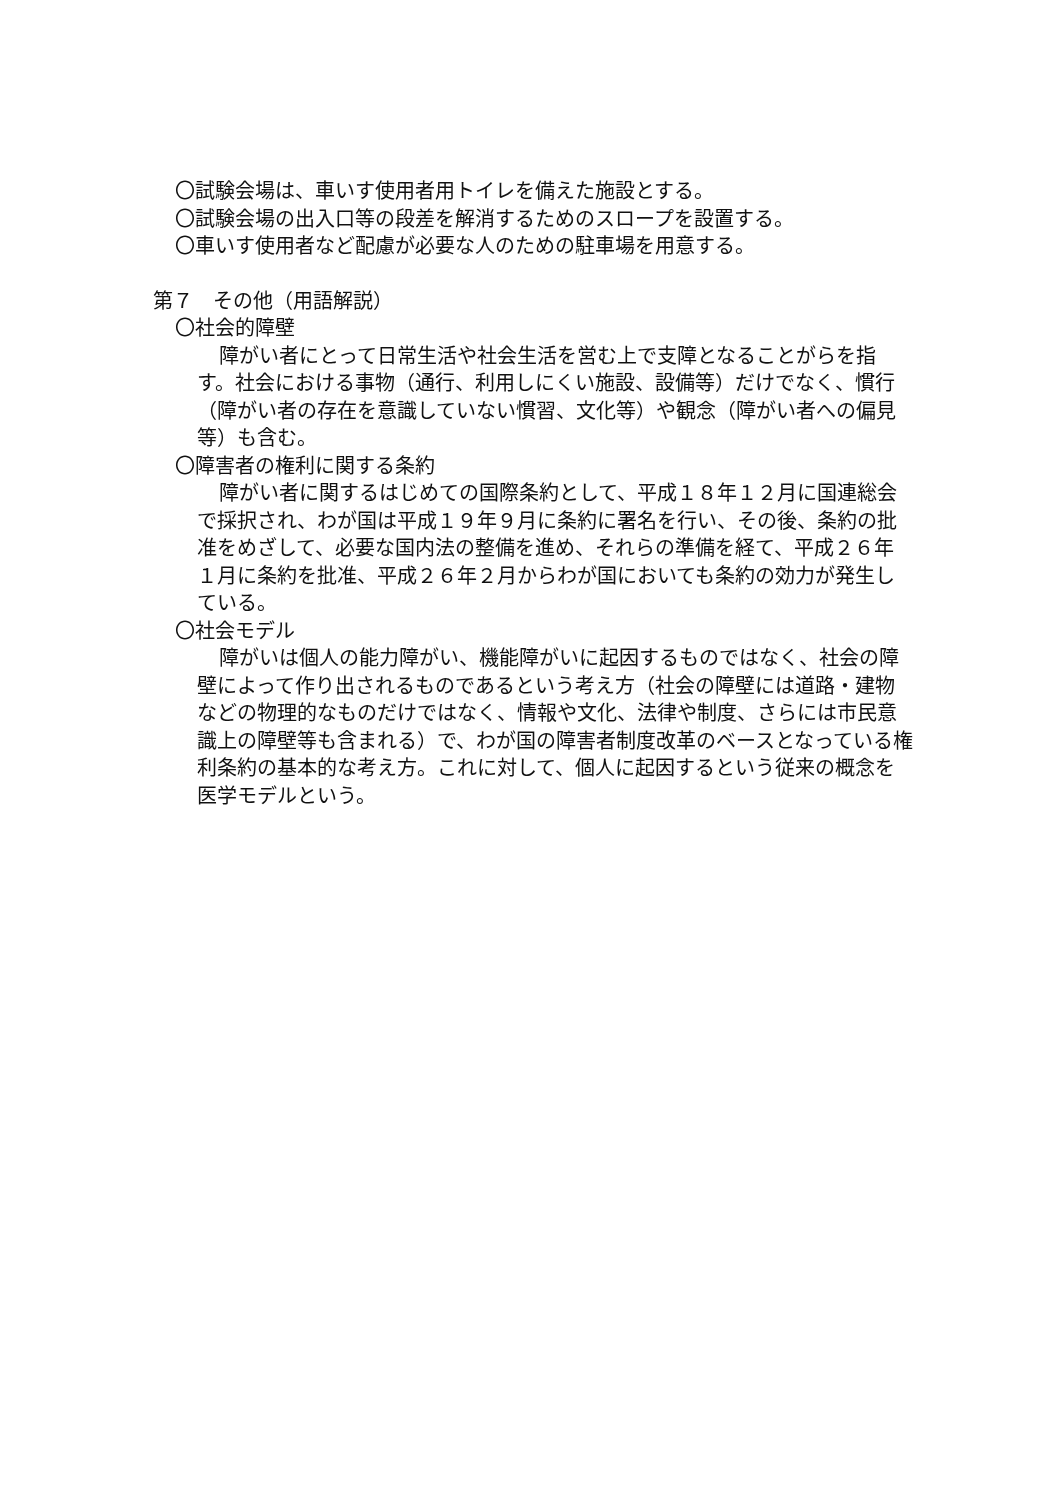〇試験会場は、車いす使用者用トイレを備えた施設とする。
〇試験会場の出入口等の段差を解消するためのスロープを設置する。
〇車いす使用者など配慮が必要な人のための駐車場を用意する。
第７　その他（用語解説）
〇社会的障壁
障がい者にとって日常生活や社会生活を営む上で支障となることがらを指す。社会における事物（通行、利用しにくい施設、設備等）だけでなく、慣行（障がい者の存在を意識していない慣習、文化等）や観念（障がい者への偏見等）も含む。
〇障害者の権利に関する条約
障がい者に関するはじめての国際条約として、平成１８年１２月に国連総会で採択され、わが国は平成１９年９月に条約に署名を行い、その後、条約の批准をめざして、必要な国内法の整備を進め、それらの準備を経て、平成２６年１月に条約を批准、平成２６年２月からわが国においても条約の効力が発生している。
〇社会モデル
障がいは個人の能力障がい、機能障がいに起因するものではなく、社会の障壁によって作り出されるものであるという考え方（社会の障壁には道路・建物などの物理的なものだけではなく、情報や文化、法律や制度、さらには市民意識上の障壁等も含まれる）で、わが国の障害者制度改革のベースとなっている権利条約の基本的な考え方。これに対して、個人に起因するという従来の概念を医学モデルという。